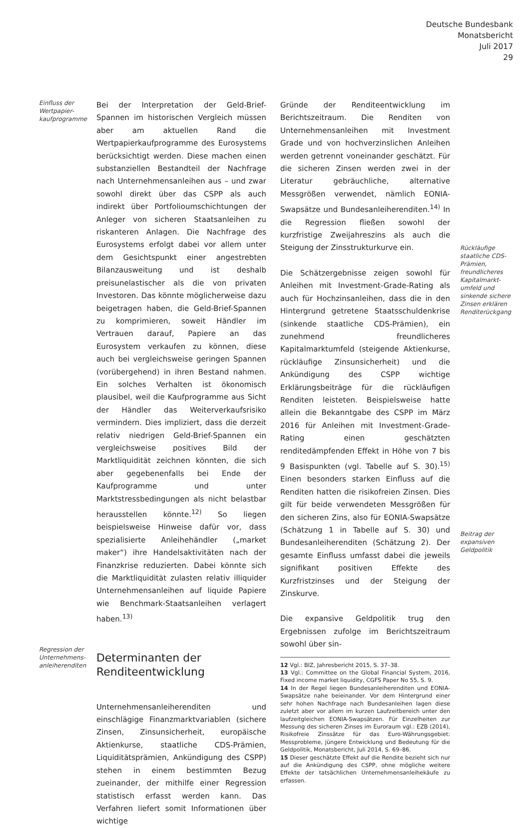Deutsche Bundesbank
Monatsbericht
Juli 2017
29
Einfluss der Wertpapier-kaufprogramme
Regression der Unternehmens-anleiherenditen
Bei der Interpretation der Geld-Brief-Spannen im historischen Vergleich müssen aber am aktuellen Rand die Wertpapierkaufprogramme des Eurosystems berücksichtigt werden. Diese machen einen substanziellen Bestandteil der Nachfrage nach Unternehmensanleihen aus – und zwar sowohl direkt über das CSPP als auch indirekt über Portfolioumschichtungen der Anleger von sicheren Staatsanleihen zu riskanteren Anlagen. Die Nachfrage des Eurosystems erfolgt dabei vor allem unter dem Gesichtspunkt einer angestrebten Bilanzausweitung und ist deshalb preisunelastischer als die von privaten Investoren. Das könnte möglicherweise dazu beigetragen haben, die Geld-Brief-Spannen zu komprimieren, soweit Händler im Vertrauen darauf, Papiere an das Eurosystem verkaufen zu können, diese auch bei vergleichsweise geringen Spannen (vorübergehend) in ihren Bestand nahmen. Ein solches Verhalten ist ökonomisch plausibel, weil die Kaufprogramme aus Sicht der Händler das Weiterverkaufsrisiko vermindern. Dies impliziert, dass die derzeit relativ niedrigen Geld-Brief-Spannen ein vergleichsweise positives Bild der Marktliquidität zeichnen könnten, die sich aber gegebenenfalls bei Ende der Kaufprogramme und unter Marktstressbedingungen als nicht belastbar herausstellen könnte.<sup>12)</sup> So liegen beispielsweise Hinweise dafür vor, dass spezialisierte Anleihehändler („market maker“) ihre Handelsaktivitäten nach der Finanzkrise reduzierten. Dabei könnte sich die Marktliquidität zulasten relativ illiquider Unternehmensanleihen auf liquide Papiere wie Benchmark-Staatsanleihen verlagert haben.<sup>13)</sup>
Determinanten der Renditeentwicklung
Unternehmensanleiherenditen und einschlägige Finanzmarktvariablen (sichere Zinsen, Zinsunsicherheit, europäische Aktienkurse, staatliche CDS-Prämien, Liquiditätsprämien, Ankündigung des CSPP) stehen in einem bestimmten Bezug zueinander, der mithilfe einer Regression statistisch erfasst werden kann. Das Verfahren liefert somit Informationen über wichtige
Gründe der Renditeentwicklung im Berichtszeitraum. Die Renditen von Unternehmensanleihen mit Investment Grade und von hochverzinslichen Anleihen werden getrennt voneinander geschätzt. Für die sicheren Zinsen werden zwei in der Literatur gebräuchliche, alternative Messgrößen verwendet, nämlich EONIA-Swapsätze und Bundesanleiherenditen.<sup>14)</sup> In die Regression fließen sowohl der kurzfristige Zweijahreszins als auch die Steigung der Zinsstrukturkurve ein.
Die Schätzergebnisse zeigen sowohl für Anleihen mit Investment-Grade-Rating als auch für Hochzinsanleihen, dass die in den Hintergrund getretene Staatsschuldenkrise (sinkende staatliche CDS-Prämien), ein zunehmend freundlicheres Kapitalmarktumfeld (steigende Aktienkurse, rückläufige Zinsunsicherheit) und die Ankündigung des CSPP wichtige Erklärungsbeiträge für die rückläufigen Renditen leisteten. Beispielsweise hatte allein die Bekanntgabe des CSPP im März 2016 für Anleihen mit Investment-Grade-Rating einen geschätzten renditedämpfenden Effekt in Höhe von 7 bis 9 Basispunkten (vgl. Tabelle auf S. 30).<sup>15)</sup> Einen besonders starken Einfluss auf die Renditen hatten die risikofreien Zinsen. Dies gilt für beide verwendeten Messgrößen für den sicheren Zins, also für EONIA-Swapsätze (Schätzung 1 in Tabelle auf S. 30) und Bundesanleiherenditen (Schätzung 2). Der gesamte Einfluss umfasst dabei die jeweils signifikant positiven Effekte des Kurzfristzinses und der Steigung der Zinskurve.
Die expansive Geldpolitik trug den Ergebnissen zufolge im Berichtszeitraum sowohl über sin-
12 Vgl.: BIZ, Jahresbericht 2015, S. 37–38.
13 Vgl.: Committee on the Global Financial System, 2016, Fixed income market liquidity, CGFS Paper No 55, S. 9.
14 In der Regel liegen Bundesanleiherenditen und EONIA-Swapsätze nahe beieinander. Vor dem Hintergrund einer sehr hohen Nachfrage nach Bundesanleihen lagen diese zuletzt aber vor allem im kurzen Laufzeitbereich unter den laufzeitgleichen EONIA-Swapsätzen. Für Einzelheiten zur Messung des sicheren Zinses im Euroraum vgl.: EZB (2014), Risikofreie Zinssätze für das Euro-Währungsgebiet: Messprobleme, jüngere Entwicklung und Bedeutung für die Geldpolitik, Monatsbericht, Juli 2014, S. 69–86.
15 Dieser geschätzte Effekt auf die Rendite bezieht sich nur auf die Ankündigung des CSPP, ohne mögliche weitere Effekte der tatsächlichen Unternehmensanleihekäufe zu erfassen.
Rückläufige staatliche CDS-Prämien, freundlicheres Kapitalmarkt-umfeld und sinkende sichere Zinsen erklären Renditerückgang
Beitrag der expansiven Geldpolitik